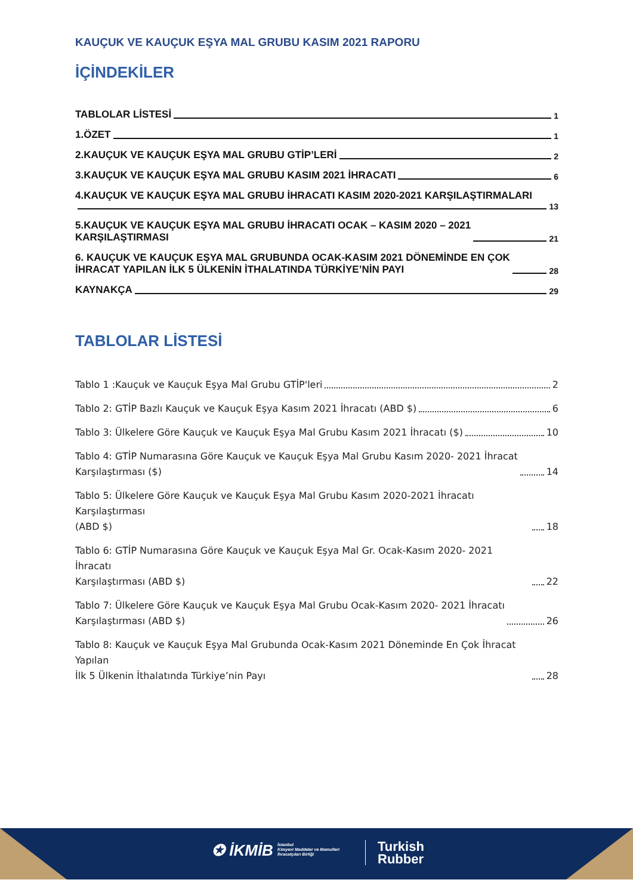KAUÇUK VE KAUÇUK EŞYA MAL GRUBU KASIM 2021 RAPORU
İÇİNDEKİLER
TABLOLAR LİSTESİ 1
1.ÖZET 1
2.KAUÇUK VE KAUÇUK EŞYA MAL GRUBU GTİP’LERİ 2
3.KAUÇUK VE KAUÇUK EŞYA MAL GRUBU KASIM 2021 İHRACATI 6
4.KAUÇUK VE KAUÇUK EŞYA MAL GRUBU İHRACATI KASIM 2020-2021 KARŞILAŞTIRMALARI
13
5.KAUÇUK VE KAUÇUK EŞYA MAL GRUBU İHRACATI OCAK – KASIM 2020 – 2021
KARŞILAŞTIRMASI 21
6. KAUÇUK VE KAUÇUK EŞYA MAL GRUBUNDA OCAK-KASIM 2021 DÖNEMİNDE EN ÇOK
İHRACAT YAPILAN İLK 5 ÜLKENİN İTHALATINDA TÜRKİYE’NİN PAYI 28
KAYNAKÇA 29
TABLOLAR LİSTESİ
Tablo 1 :Kauçuk ve Kauçuk Eşya Mal Grubu GTİP'leri 2
Tablo 2: GTİP Bazlı Kauçuk ve Kauçuk Eşya Kasım 2021 İhracatı (ABD $) 6
Tablo 3: Ülkelere Göre Kauçuk ve Kauçuk Eşya Mal Grubu Kasım 2021 İhracatı ($) 10
Tablo 4: GTİP Numarasına Göre Kauçuk ve Kauçuk Eşya Mal Grubu Kasım 2020- 2021 İhracat
Karşılaştırması ($) 14
Tablo 5: Ülkelere Göre Kauçuk ve Kauçuk Eşya Mal Grubu Kasım 2020-2021 İhracatı Karşılaştırması
(ABD $) 18
Tablo 6: GTİP Numarasına Göre Kauçuk ve Kauçuk Eşya Mal Gr. Ocak-Kasım 2020- 2021 İhracatı
Karşılaştırması (ABD $) 22
Tablo 7: Ülkelere Göre Kauçuk ve Kauçuk Eşya Mal Grubu Ocak-Kasım 2020- 2021 İhracatı
Karşılaştırması (ABD $) 26
Tablo 8: Kauçuk ve Kauçuk Eşya Mal Grubunda Ocak-Kasım 2021 Döneminde En Çok İhracat Yapılan
İlk 5 Ülkenin İthalatında Türkiye’nin Payı 28
✪ İKMİB İstanbul
Kimyevi Maddeler ve Mamulleri
İhracatçıları Birliği
Turkish
Rubber